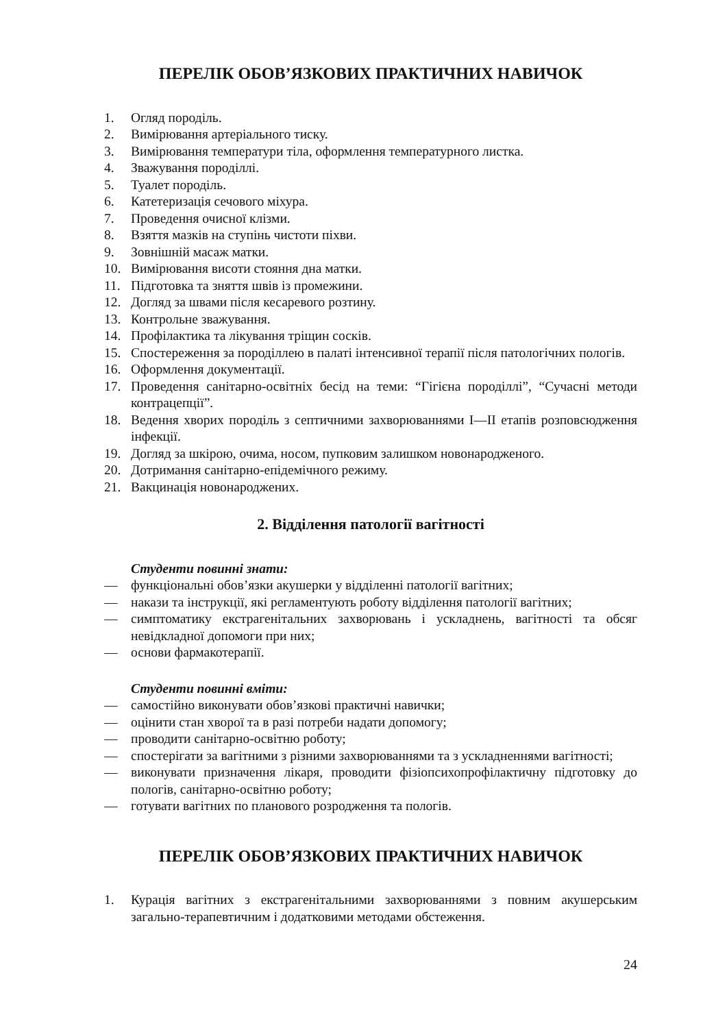ПЕРЕЛІК ОБОВ’ЯЗКОВИХ ПРАКТИЧНИХ НАВИЧОК
1. Огляд породіль.
2. Вимірювання артеріального тиску.
3. Вимірювання температури тіла, оформлення температурного листка.
4. Зважування породіллі.
5. Туалет породіль.
6. Катетеризація сечового міхура.
7. Проведення очисної клізми.
8. Взяття мазків на ступінь чистоти піхви.
9. Зовнішній масаж матки.
10. Вимірювання висоти стояння дна матки.
11. Підготовка та зняття швів із промежини.
12. Догляд за швами після кесаревого розтину.
13. Контрольне зважування.
14. Профілактика та лікування тріщин сосків.
15. Спостереження за породіллею в палаті інтенсивної терапії після патологічних пологів.
16. Оформлення документації.
17. Проведення санітарно-освітніх бесід на теми: “Гігієна породіллі”, “Сучасні методи контрацепції”.
18. Ведення хворих породіль з септичними захворюваннями I—II етапів розповсюдження інфекції.
19. Догляд за шкірою, очима, носом, пупковим залишком новонародженого.
20. Дотримання санітарно-епідемічного режиму.
21. Вакцинація новонароджених.
2. Відділення патології вагітності
Студенти повинні знати:
— функціональні обов’язки акушерки у відділенні патології вагітних;
— накази та інструкції, які регламентують роботу відділення патології вагітних;
— симптоматику екстрагенітальних захворювань і ускладнень, вагітності та обсяг невідкладної допомоги при них;
— основи фармакотерапії.
Студенти повинні вміти:
— самостійно виконувати обов’язкові практичні навички;
— оцінити стан хворої та в разі потреби надати допомогу;
— проводити санітарно-освітню роботу;
— спостерігати за вагітними з різними захворюваннями та з ускладненнями вагітності;
— виконувати призначення лікаря, проводити фізіопсихопрофілактичну підготовку до пологів, санітарно-освітню роботу;
— готувати вагітних по планового розродження та пологів.
ПЕРЕЛІК ОБОВ’ЯЗКОВИХ ПРАКТИЧНИХ НАВИЧОК
1. Курація вагітних з екстрагенітальними захворюваннями з повним акушерським загально-терапевтичним і додатковими методами обстеження.
24